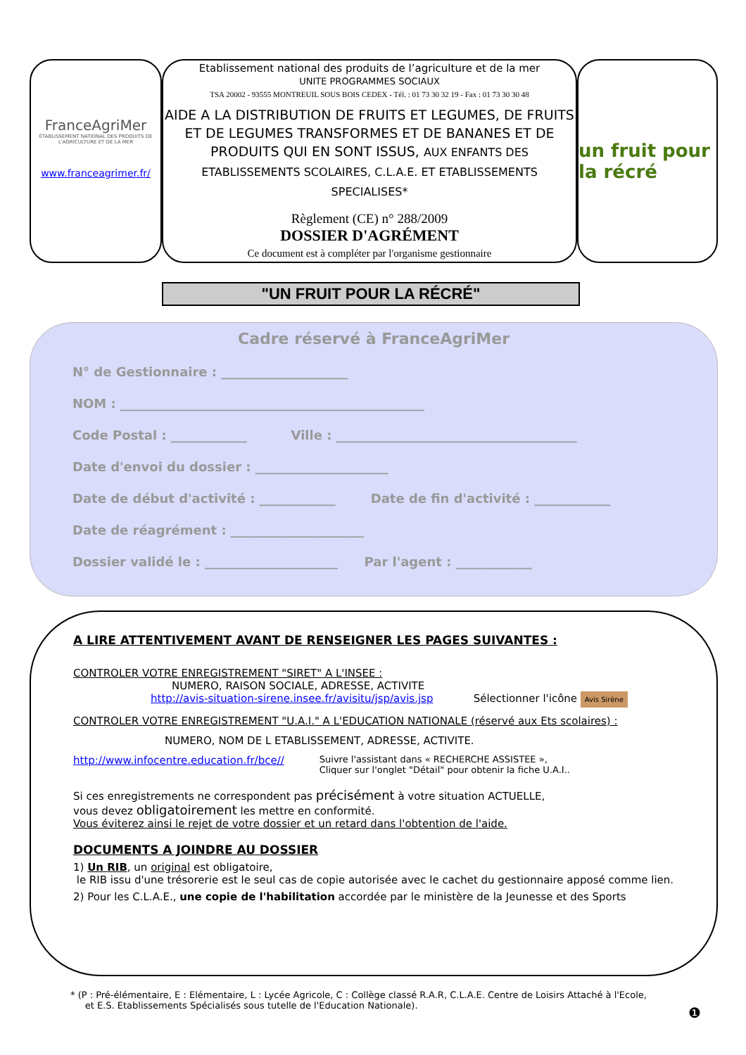FranceAgriMer
ÉTABLISSEMENT NATIONAL DES PRODUITS DE L'AGRICULTURE ET DE LA MER
www.franceagrimer.fr/
Etablissement national des produits de l’agriculture et de la mer
UNITE PROGRAMMES SOCIAUX
TSA 20002 - 93555 MONTREUIL SOUS BOIS CEDEX - Tél. : 01 73 30 32 19 - Fax : 01 73 30 30 48
AIDE A LA DISTRIBUTION DE FRUITS ET LEGUMES, DE FRUITS ET DE LEGUMES TRANSFORMES ET DE BANANES ET DE PRODUITS QUI EN SONT ISSUS, AUX ENFANTS DES ETABLISSEMENTS SCOLAIRES, C.L.A.E. ET ETABLISSEMENTS SPECIALISES*
Règlement (CE) n° 288/2009
DOSSIER D'AGRÉMENT
Ce document est à compléter par l'organisme gestionnaire
un fruit pour la récré
"UN FRUIT POUR LA RÉCRÉ"
Cadre réservé à FranceAgriMer
N° de Gestionnaire : ____________________
NOM : ________________________________________________
Code Postal : ____________ Ville : ______________________________________
Date d'envoi du dossier : _____________________
Date de début d'activité : ____________ Date de fin d'activité : ____________
Date de réagrément : _____________________
Dossier validé le : _____________________ Par l'agent : ____________
A LIRE ATTENTIVEMENT AVANT DE RENSEIGNER LES PAGES SUIVANTES :
CONTROLER VOTRE ENREGISTREMENT "SIRET" A L'INSEE :
NUMERO, RAISON SOCIALE, ADRESSE, ACTIVITE
http://avis-situation-sirene.insee.fr/avisitu/jsp/avis.jsp Sélectionner l'icône Avis Sirène
CONTROLER VOTRE ENREGISTREMENT "U.A.I." A L'EDUCATION NATIONALE (réservé aux Ets scolaires) :
NUMERO, NOM DE L ETABLISSEMENT, ADRESSE, ACTIVITE.
http://www.infocentre.education.fr/bce//
Suivre l'assistant dans « RECHERCHE ASSISTEE »,
Cliquer sur l'onglet "Détail" pour obtenir la fiche U.A.I..
Si ces enregistrements ne correspondent pas précisément à votre situation ACTUELLE,
vous devez obligatoirement les mettre en conformité.
Vous éviterez ainsi le rejet de votre dossier et un retard dans l'obtention de l'aide.
DOCUMENTS A JOINDRE AU DOSSIER
1) Un RIB, un original est obligatoire,
le RIB issu d'une trésorerie est le seul cas de copie autorisée avec le cachet du gestionnaire apposé comme lien.
2) Pour les C.L.A.E., une copie de l'habilitation accordée par le ministère de la Jeunesse et des Sports
* (P : Pré-élémentaire, E : Elémentaire, L : Lycée Agricole, C : Collège classé R.A.R, C.L.A.E. Centre de Loisirs Attaché à l'Ecole,
et E.S. Etablissements Spécialisés sous tutelle de l'Education Nationale).
❶